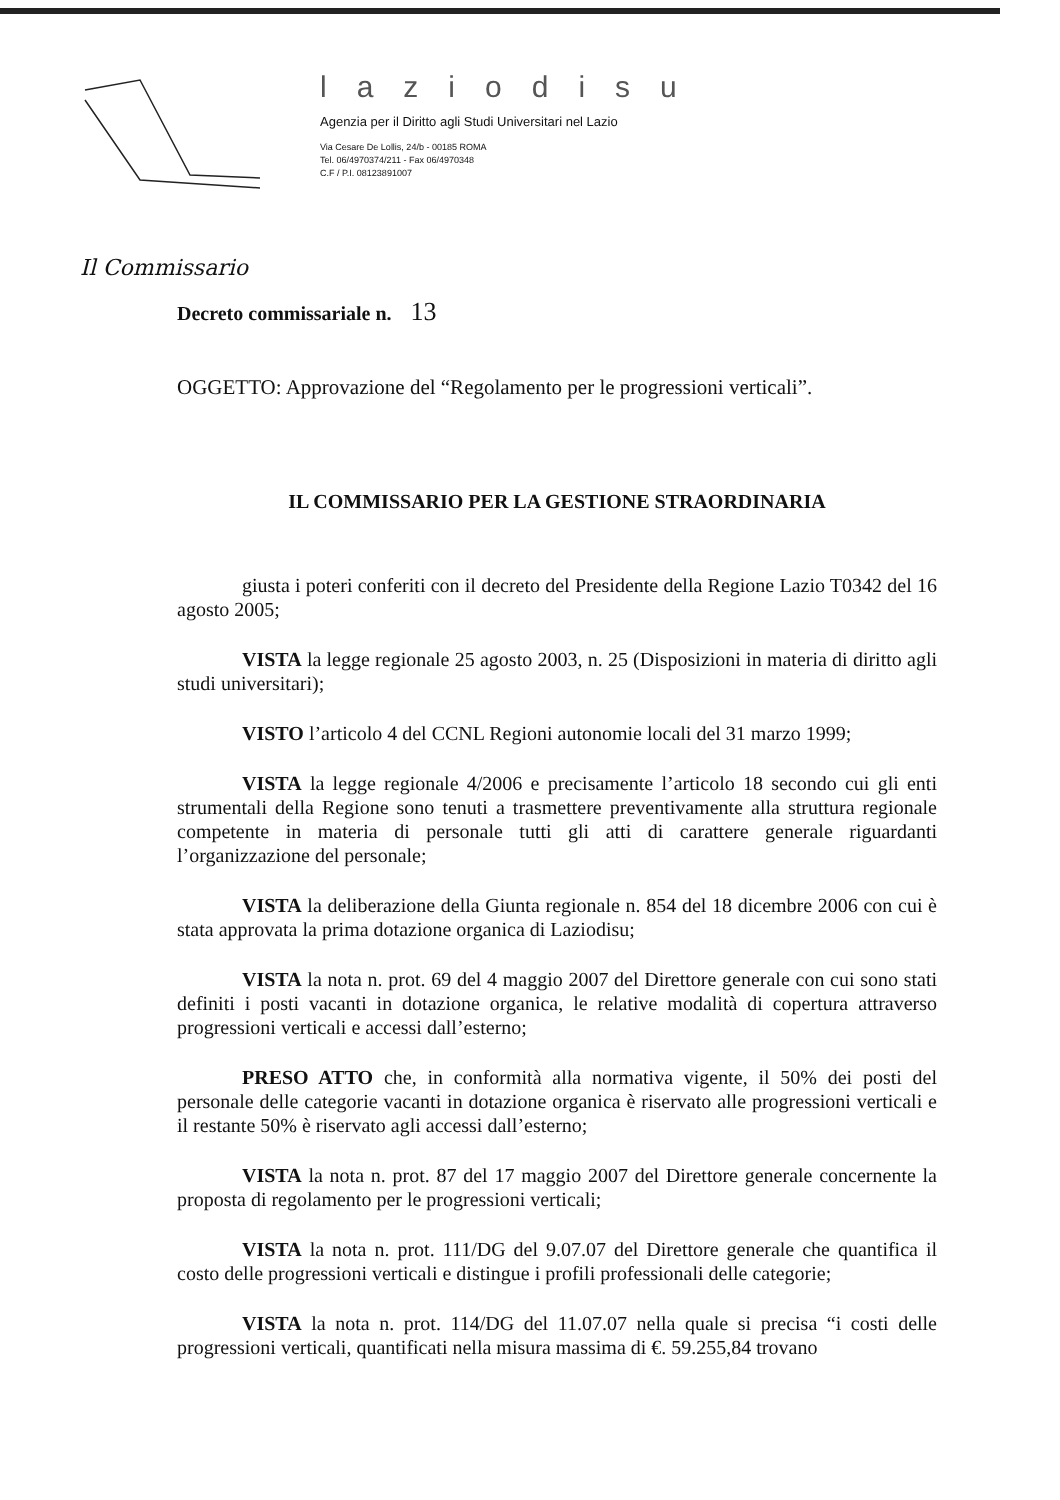laziodisu
Agenzia per il Diritto agli Studi Universitari nel Lazio
Via Cesare De Lollis, 24/b - 00185 ROMA
Tel. 06/4970374/211 - Fax 06/4970348
C.F / P.I. 08123891007
Il Commissario
Decreto commissariale n. 13
OGGETTO: Approvazione del “Regolamento per le progressioni verticali”.
IL COMMISSARIO PER LA GESTIONE STRAORDINARIA
giusta i poteri conferiti con il decreto del Presidente della Regione Lazio T0342 del 16 agosto 2005;
VISTA la legge regionale 25 agosto 2003, n. 25 (Disposizioni in materia di diritto agli studi universitari);
VISTO l’articolo 4 del CCNL Regioni autonomie locali del 31 marzo 1999;
VISTA la legge regionale 4/2006 e precisamente l’articolo 18 secondo cui gli enti strumentali della Regione sono tenuti a trasmettere preventivamente alla struttura regionale competente in materia di personale tutti gli atti di carattere generale riguardanti l’organizzazione del personale;
VISTA la deliberazione della Giunta regionale n. 854 del 18 dicembre 2006 con cui è stata approvata la prima dotazione organica di Laziodisu;
VISTA la nota n. prot. 69 del 4 maggio 2007 del Direttore generale con cui sono stati definiti i posti vacanti in dotazione organica, le relative modalità di copertura attraverso progressioni verticali e accessi dall’esterno;
PRESO ATTO che, in conformità alla normativa vigente, il 50% dei posti del personale delle categorie vacanti in dotazione organica è riservato alle progressioni verticali e il restante 50% è riservato agli accessi dall’esterno;
VISTA la nota n. prot. 87 del 17 maggio 2007 del Direttore generale concernente la proposta di regolamento per le progressioni verticali;
VISTA la nota n. prot. 111/DG del 9.07.07 del Direttore generale che quantifica il costo delle progressioni verticali e distingue i profili professionali delle categorie;
VISTA la nota n. prot. 114/DG del 11.07.07 nella quale si precisa “i costi delle progressioni verticali, quantificati nella misura massima di €. 59.255,84 trovano